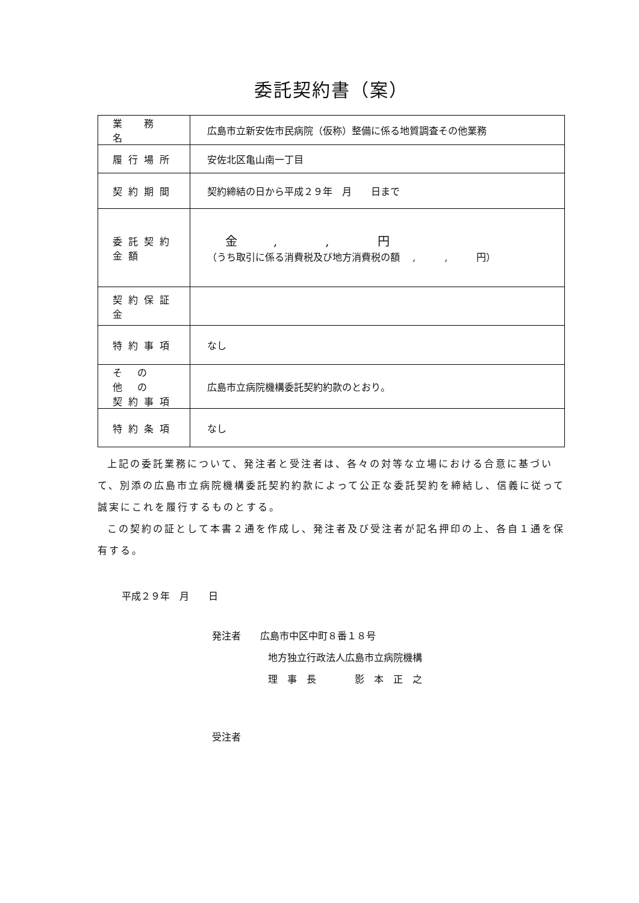委託契約書（案）
| 業 務 名 | 広島市立新安佐市民病院（仮称）整備に係る地質調査その他業務 |
| 履行場所 | 安佐北区亀山南一丁目 |
| 契約期間 | 契約締結の日から平成２９年 月 日まで |
| 委託契約金額 | 金 , , 円 （うち取引に係る消費税及び地方消費税の額 , , 円） |
| 契約保証金 | |
| 特約事項 | なし |
| そ の 他 の 契約事項 | 広島市立病院機構委託契約約款のとおり。 |
| 特約条項 | なし |
上記の委託業務について、発注者と受注者は、各々の対等な立場における合意に基づいて、別添の広島市立病院機構委託契約約款によって公正な委託契約を締結し、信義に従って誠実にこれを履行するものとする。
この契約の証として本書２通を作成し、発注者及び受注者が記名押印の上、各自１通を保有する。
平成２９年　月　　日
発注者　　広島市中区中町８番１８号
地方独立行政法人広島市立病院機構
理　事　長　　　　影　本　正　之
受注者